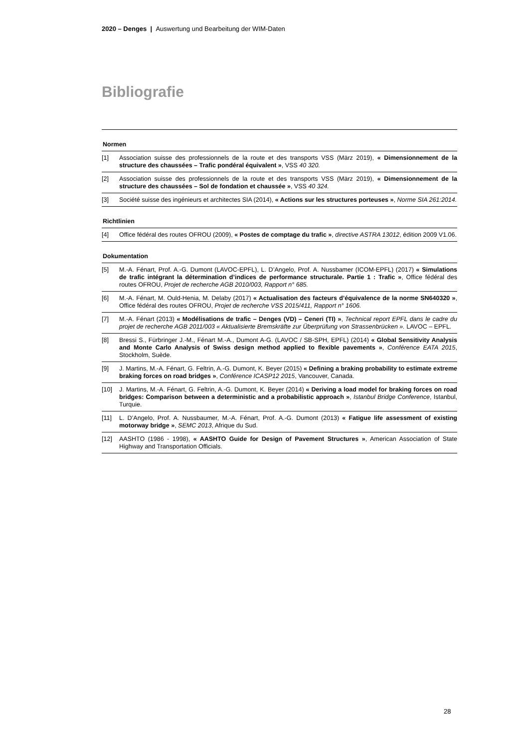2020 – Denges | Auswertung und Bearbeitung der WIM-Daten
Bibliografie
Normen
[1] Association suisse des professionnels de la route et des transports VSS (März 2019), « Dimensionnement de la structure des chaussées – Trafic pondéral équivalent », VSS 40 320.
[2] Association suisse des professionnels de la route et des transports VSS (März 2019), « Dimensionnement de la structure des chaussées – Sol de fondation et chaussée », VSS 40 324.
[3] Société suisse des ingénieurs et architectes SIA (2014), « Actions sur les structures porteuses », Norme SIA 261:2014.
Richtlinien
[4] Office fédéral des routes OFROU (2009), « Postes de comptage du trafic », directive ASTRA 13012, édition 2009 V1.06.
Dokumentation
[5] M.-A. Fénart, Prof. A.-G. Dumont (LAVOC-EPFL), L. D’Angelo, Prof. A. Nussbamer (ICOM-EPFL) (2017) « Simulations de trafic intégrant la détermination d’indices de performance structurale. Partie 1 : Trafic », Office fédéral des routes OFROU, Projet de recherche AGB 2010/003, Rapport n° 685.
[6] M.-A. Fénart, M. Ould-Henia, M. Delaby (2017) « Actualisation des facteurs d’équivalence de la norme SN640320 », Office fédéral des routes OFROU, Projet de recherche VSS 2015/411, Rapport n° 1606.
[7] M.-A. Fénart (2013) « Modélisations de trafic – Denges (VD) – Ceneri (TI) », Technical report EPFL dans le cadre du projet de recherche AGB 2011/003 « Aktualisierte Bremskräfte zur Überprüfung von Strassenbrücken ». LAVOC – EPFL.
[8] Bressi S., Fürbringer J.-M., Fénart M.-A., Dumont A-G. (LAVOC / SB-SPH, EPFL) (2014) « Global Sensitivity Analysis and Monte Carlo Analysis of Swiss design method applied to flexible pavements », Conférence EATA 2015, Stockholm, Suède.
[9] J. Martins, M.-A. Fénart, G. Feltrin, A.-G. Dumont, K. Beyer (2015) « Defining a braking probability to estimate extreme braking forces on road bridges », Conférence ICASP12 2015, Vancouver, Canada.
[10] J. Martins, M.-A. Fénart, G. Feltrin, A.-G. Dumont, K. Beyer (2014) « Deriving a load model for braking forces on road bridges: Comparison between a deterministic and a probabilistic approach », Istanbul Bridge Conference, Istanbul, Turquie.
[11] L. D’Angelo, Prof. A. Nussbaumer, M.-A. Fénart, Prof. A.-G. Dumont (2013) « Fatigue life assessment of existing motorway bridge », SEMC 2013, Afrique du Sud.
[12] AASHTO (1986 - 1998), « AASHTO Guide for Design of Pavement Structures », American Association of State Highway and Transportation Officials.
28